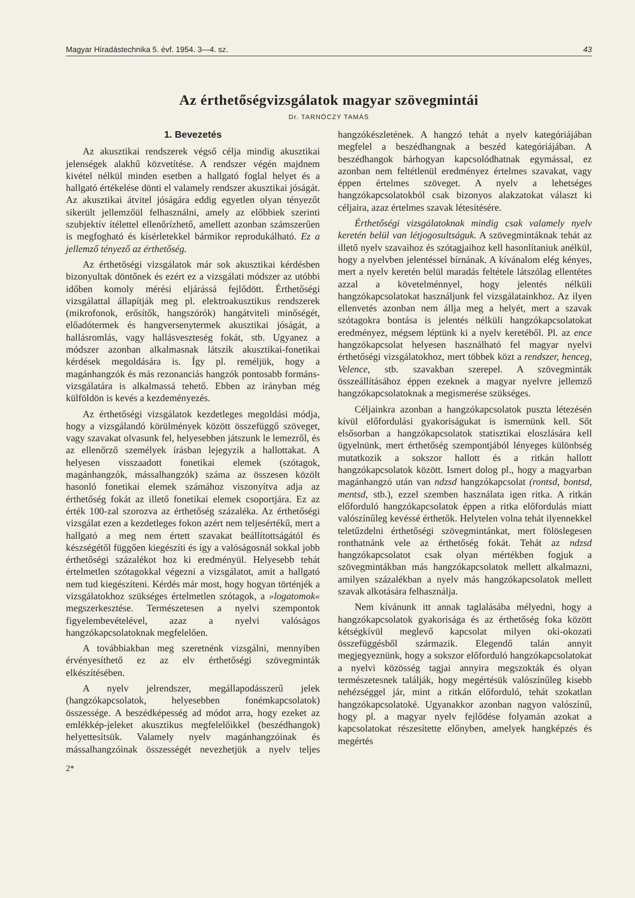Magyar Híradástechnika 5. évf. 1954. 3—4. sz. 43
Az érthetőségvizsgálatok magyar szövegmintái
Dr. TARNÓCZY TAMÁS
1. Bevezetés
Az akusztikai rendszerek végső célja mindig akusztikai jelenségek alakhű közvetítése. A rendszer végén majdnem kivétel nélkül minden esetben a hallgató foglal helyet és a hallgató értékelése dönti el valamely rendszer akusztikai jóságát. Az akusztikai átvitel jóságára eddig egyetlen olyan tényezőt sikerült jellemzőül felhasználni, amely az előbbiek szerinti szubjektív ítélettel ellenőrízhető, amellett azonban számszerűen is megfogható és kísérletekkel bármikor reprodukálható. Ez a jellemző tényező az érthetőség.
Az érthetőségi vizsgálatok már sok akusztikai kérdésben bizonyultak döntőnek és ezért ez a vizsgálati módszer az utóbbi időben komoly mérési eljárássá fejlődött. Érthetőségi vizsgálattal állapítják meg pl. elektroakusztikus rendszerek (mikrofonok, erősítők, hangszórók) hangátviteli minőségét, előadótermek és hangversenytermek akusztikai jóságát, a hallásromlás, vagy hallásveszteség fokát, stb. Ugyanez a módszer azonban alkalmasnak látszik akusztikai-fonetikai kérdések megoldására is. Így pl. reméljük, hogy a magánhangzók és más rezonanciás hangzók pontosabb formáns-vizsgálatára is alkalmassá tehető. Ebben az irányban még külföldön is kevés a kezdeményezés.
Az érthetőségi vizsgálatok kezdetleges megoldási módja, hogy a vizsgálandó körülmények között összefüggő szöveget, vagy szavakat olvasunk fel, helyesebben játszunk le lemezről, és az ellenőrző személyek írásban lejegyzik a hallottakat. A helyesen visszaadott fonetikai elemek (szótagok, magánhangzók, mássalhangzók) száma az összesen közölt hasonló fonetikai elemek számához viszonyítva adja az érthetőség fokát az illető fonetikai elemek csoportjára. Ez az érték 100-zal szorozva az érthetőség százaléka. Az érthetőségi vizsgálat ezen a kezdetleges fokon azért nem teljesértékű, mert a hallgató a meg nem értett szavakat beállítottságától és készségétől függően kiegészíti és így a valóságosnál sokkal jobb érthetőségi százalékot hoz ki eredményül. Helyesebb tehát értelmetlen szótagokkal végezni a vizsgálatot, amit a hallgató nem tud kiegészíteni. Kérdés már most, hogy hogyan történjék a vizsgálatokhoz szükséges értelmetlen szótagok, a »logatomok« megszerkesztése. Természetesen a nyelvi szempontok figyelembevételével, azaz a nyelvi valóságos hangzókapcsolatoknak megfelelően.
A továbbiakban meg szeretnénk vizsgálni, mennyiben érvényesíthető ez az elv érthetőségi szövegminták elkészítésében.
A nyelv jelrendszer, megállapodásszerű jelek (hangzókapcsolatok, helyesebben fonémkapcsolatok) összessége. A beszédképesség ad módot arra, hogy ezeket az emlékkép-jeleket akusztikus megfelelőikkel (beszédhangok) helyettesítsük. Valamely nyelv magánhangzóinak és mássalhangzóinak összességét nevezhetjük a nyelv teljes hangzókészletének. A hangzó tehát a nyelv kategóriájában megfelel a beszédhangnak a beszéd kategóriájában. A beszédhangok bárhogyan kapcsolódhatnak egymással, ez azonban nem feltétlenül eredményez értelmes szavakat, vagy éppen értelmes szöveget. A nyelv a lehetséges hangzókapcsolatokból csak bizonyos alakzatokat választ ki céljaira, azaz értelmes szavak létesítésére.
Érthetőségi vizsgálatoknak mindig csak valamely nyelv keretén belül van létjogosultságuk. A szövegmintáknak tehát az illető nyelv szavaihoz és szótagjaihoz kell hasonlítaniuk anélkül, hogy a nyelvben jelentéssel bírnának. A kívánalom elég kényes, mert a nyelv keretén belül maradás feltétele látszólag ellentétes azzal a követelménnyel, hogy jelentés nélküli hangzókapcsolatokat használjunk fel vizsgálatainkhoz. Az ilyen ellenvetés azonban nem állja meg a helyét, mert a szavak szótagokra bontása is jelentés nélküli hangzókapcsolatokat eredményez, mégsem léptünk ki a nyelv keretéből. Pl. az ence hangzókapcsolat helyesen használható fel magyar nyelvi érthetőségi vizsgálatokhoz, mert többek közt a rendszer, henceg, Velence, stb. szavakban szerepel. A szövegminták összeállításához éppen ezeknek a magyar nyelvre jellemző hangzókapcsolatoknak a megismerése szükséges.
Céljainkra azonban a hangzókapcsolatok puszta létezésén kívül előfordulási gyakoriságukat is ismernünk kell. Sőt elsősorban a hangzókapcsolatok statisztikai eloszlására kell ügyelnünk, mert érthetőség szempontjából lényeges különbség mutatkozik a sokszor hallott és a ritkán hallott hangzókapcsolatok között. Ismert dolog pl., hogy a magyarban magánhangzó után van ndzsd hangzókapcsolat (rontsd, bontsd, mentsd, stb.), ezzel szemben használata igen ritka. A ritkán előforduló hangzókapcsolatok éppen a ritka előfordulás miatt valószínűleg kevéssé érthetők. Helytelen volna tehát ilyennekkel teletűzdelni érthetőségi szövegmintánkat, mert fölöslegesen ronthatnánk vele az érthetőség fokát. Tehát az ndzsd hangzókapcsolatot csak olyan mértékben fogjuk a szövegmintákban más hangzókapcsolatok mellett alkalmazni, amilyen százalékban a nyelv más hangzókapcsolatok mellett szavak alkotására felhasználja.
Nem kívánunk itt annak taglalásába mélyedni, hogy a hangzókapcsolatok gyakorisága és az érthetőség foka között kétségkívül meglevő kapcsolat milyen oki-okozati összefüggésből származik. Elegendő talán annyit megjegyeznünk, hogy a sokszor előforduló hangzókapcsolatokat a nyelvi közösség tagjai annyira megszokták és olyan természetesnek találják, hogy megértésük valószínűleg kisebb nehézséggel jár, mint a ritkán előforduló, tehát szokatlan hangzókapcsolatoké. Ugyanakkor azonban nagyon valószínű, hogy pl. a magyar nyelv fejlődése folyamán azokat a kapcsolatokat részesítette előnyben, amelyek hangképzés és megértés
2*